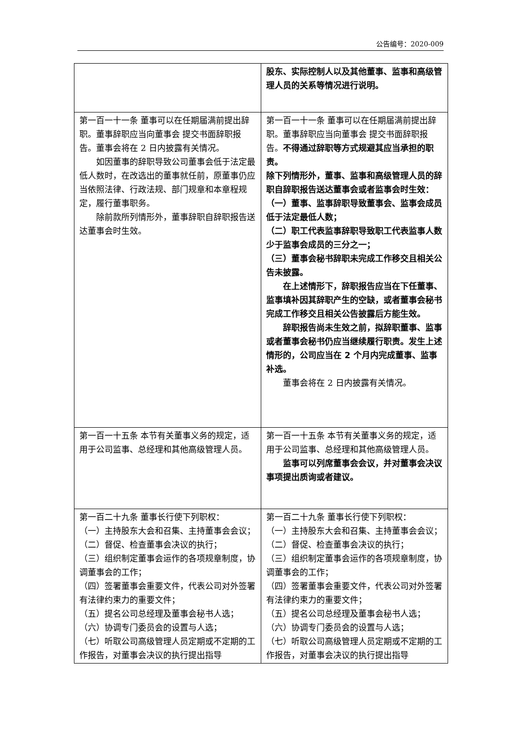公告编号：2020-009
| | 股东、实际控制人以及其他董事、监事和高级管理人员的关系等情况进行说明。 |
| 第一百一十一条 董事可以在任期届满前提出辞职。董事辞职应当向董事会 提交书面辞职报告。董事会将在 2 日内披露有关情况。 如因董事的辞职导致公司董事会低于法定最低人数时，在改选出的董事就任前，原董事仍应当依照法律、行政法规、部门规章和本章程规定，履行董事职务。 除前款所列情形外，董事辞职自辞职报告送达董事会时生效。 | 第一百一十一条 董事可以在任期届满前提出辞职。董事辞职应当向董事会 提交书面辞职报告。 不得通过辞职等方式规避其应当承担的职责。 除下列情形外，董事、监事和高级管理人员的辞职自辞职报告送达董事会或者监事会时生效： （一）董事、监事辞职导致董事会、监事会成员低于法定最低人数； （二）职工代表监事辞职导致职工代表监事人数少于监事会成员的三分之一； （三）董事会秘书辞职未完成工作移交且相关公告未披露。 在上述情形下，辞职报告应当在下任董事、监事填补因其辞职产生的空缺，或者董事会秘书完成工作移交且相关公告披露后方能生效。 辞职报告尚未生效之前，拟辞职董事、监事或者董事会秘书仍应当继续履行职责。发生上述情形的，公司应当在 2 个月内完成董事、监事补选。 董事会将在 2 日内披露有关情况。 |
| 第一百一十五条 本节有关董事义务的规定，适用于公司监事、总经理和其他高级管理人员。 | 第一百一十五条 本节有关董事义务的规定，适用于公司监事、总经理和其他高级管理人员。 监事可以列席董事会会议，并对董事会决议事项提出质询或者建议。 |
| 第一百二十九条 董事长行使下列职权： （一）主持股东大会和召集、主持董事会会议； （二）督促、检查董事会决议的执行； （三）组织制定董事会运作的各项规章制度，协调董事会的工作； （四）签署董事会重要文件，代表公司对外签署有法律约束力的重要文件； （五）提名公司总经理及董事会秘书人选； （六）协调专门委员会的设置与人选； （七）听取公司高级管理人员定期或不定期的工作报告，对董事会决议的执行提出指导 | 第一百二十九条 董事长行使下列职权： （一）主持股东大会和召集、主持董事会会议； （二）督促、检查董事会决议的执行； （三）组织制定董事会运作的各项规章制度，协调董事会的工作； （四）签署董事会重要文件，代表公司对外签署有法律约束力的重要文件； （五）提名公司总经理及董事会秘书人选； （六）协调专门委员会的设置与人选； （七）听取公司高级管理人员定期或不定期的工作报告，对董事会决议的执行提出指导 |